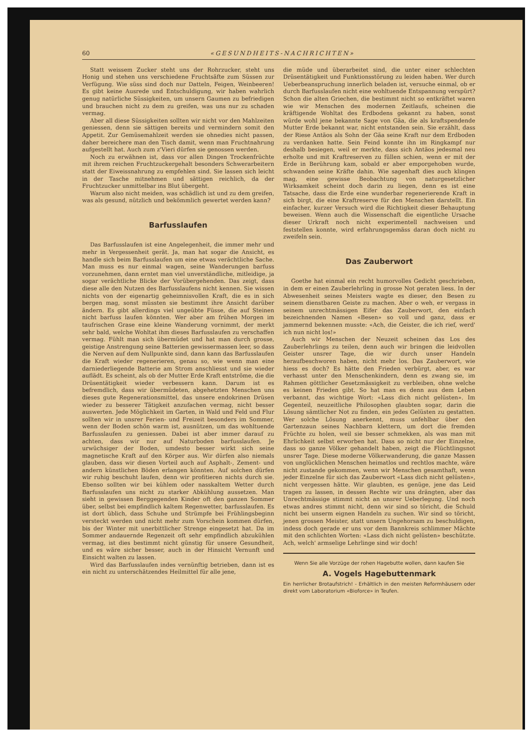60 «GESUNDHEITS-NACHRICHTEN»
Statt weissem Zucker steht uns der Rohrzucker, steht uns Honig und stehen uns verschiedene Fruchtsäfte zum Süssen zur Verfügung. Wie süss sind doch nur Datteln, Feigen, Weinbeeren! Es gibt keine Ausrede und Entschuldigung, wir haben wahrlich genug natürliche Süssigkeiten, um unsern Gaumen zu befriedigen und brauchen nicht zu dem zu greifen, was uns nur zu schaden vermag.
Aber all diese Süssigkeiten sollten wir nicht vor den Mahlzeiten geniessen, denn sie sättigen bereits und vermindern somit den Appetit. Zur Gemüsemahlzeit werden sie ohnedies nicht passen, daher bereichere man den Tisch damit, wenn man Fruchtnahrung aufgestellt hat. Auch zum z'Vieri dürfen sie genossen werden.
Noch zu erwähnen ist, dass vor allen Dingen Trockenfrüchte mit ihrem reichen Fruchtzuckergehalt besonders Schwerarbeitern statt der Eiweissnahrung zu empfehlen sind. Sie lassen sich leicht in der Tasche mitnehmen und sättigen reichlich, da der Fruchtzucker unmittelbar ins Blut übergeht.
Warum also nicht meiden, was schädlich ist und zu dem greifen, was als gesund, nützlich und bekömmlich gewertet werden kann?
Barfusslaufen
Das Barfusslaufen ist eine Angelegenheit, die immer mehr und mehr in Vergessenheit gerät. Ja, man hat sogar die Ansicht, es handle sich beim Barfusslaufen um eine etwas verächtliche Sache. Man muss es nur einmal wagen, seine Wanderungen barfuss vorzunehmen, dann erntet man viel unverständliche, mitleidige, ja sogar verächtliche Blicke der Vorübergehenden. Das zeigt, dass diese alle den Nutzen des Barfusslaufens nicht kennen. Sie wissen nichts von der eigenartig geheimnisvollen Kraft, die es in sich bergen mag, sonst müssten sie bestimmt ihre Ansicht darüber ändern. Es gibt allerdings viel ungeübte Füsse, die auf Steinen nicht barfuss laufen könnten. Wer aber am frühen Morgen im taufrischen Grase eine kleine Wanderung vornimmt, der merkt sehr bald, welche Wohltat ihm dieses Barfusslaufen zu verschaffen vermag. Fühlt man sich übermüdet und hat man durch grosse, geistige Anstrengung seine Batterien gewissermassen leer, so dass die Nerven auf dem Nullpunkte sind, dann kann das Barfusslaufen die Kraft wieder regenerieren, genau so, wie wenn man eine darniederliegende Batterie am Strom anschliesst und sie wieder auflädt. Es scheint, als ob der Mutter Erde Kraft entströme, die die Drüsentätigkeit wieder verbessern kann. Darum ist es befremdlich, dass wir übermüdeten, abgehetzten Menschen uns dieses gute Regenerationsmittel, das unsere endokrinen Drüsen wieder zu besserer Tätigkeit anzufachen vermag, nicht besser auswerten. Jede Möglichkeit im Garten, in Wald und Feld und Flur sollten wir in unsrer Ferien- und Freizeit besonders im Sommer, wenn der Boden schön warm ist, ausnützen, um das wohltuende Barfusslaufen zu geniessen. Dabei ist aber immer darauf zu achten, dass wir nur auf Naturboden barfusslaufen. Je urwüchsiger der Boden, umdesto besser wirkt sich seine magnetische Kraft auf den Körper aus. Wir dürfen also niemals glauben, dass wir diesen Vorteil auch auf Asphalt-, Zement- und andern künstlichen Böden erlangen könnten. Auf solchen dürfen wir ruhig beschuht laufen, denn wir profitieren nichts durch sie. Ebenso sollten wir bei kühlem oder nasskaltem Wetter durch Barfusslaufen uns nicht zu starker Abkühlung aussetzen. Man sieht in gewissen Berggegenden Kinder oft den ganzen Sommer über, selbst bei empfindlich kaltem Regenwetter, barfusslaufen. Es ist dort üblich, dass Schuhe und Strümpfe bei Frühlingsbeginn versteckt werden und nicht mehr zum Vorschein kommen dürfen, bis der Winter mit unerbittlicher Strenge eingesetzt hat. Da im Sommer andauernde Regenzeit oft sehr empfindlich abzukühlen vermag, ist dies bestimmt nicht günstig für unsere Gesundheit, und es wäre sicher besser, auch in der Hinsicht Vernunft und Einsicht walten zu lassen.
Wird das Barfusslaufen indes vernünftig betrieben, dann ist es ein nicht zu unterschätzendes Heilmittel für alle jene,
die müde und überarbeitet sind, die unter einer schlechten Drüsentätigkeit und Funktionsstörung zu leiden haben. Wer durch Ueberbeanspruchung innerlich beladen ist, versuche einmal, ob er durch Barfusslaufen nicht eine wohltuende Entspannung verspürt? Schon die alten Griechen, die bestimmt nicht so entkräftet waren wie wir Menschen des modernen Zeitlaufs, scheinen die kräftigende Wohltat des Erdbodens gekannt zu haben, sonst würde wohl jene bekannte Sage von Gäa, die als kraftspendende Mutter Erde bekannt war, nicht entstanden sein. Sie erzählt, dass der Riese Antäos als Sohn der Gäa seine Kraft nur dem Erdboden zu verdanken hatte. Sein Feind konnte ihn im Ringkampf nur deshalb besiegen, weil er merkte, dass sich Antäos jedesmal neu erholte und mit Kraftreserven zu füllen schien, wenn er mit der Erde in Berührung kam, sobald er aber emporgehoben wurde, schwanden seine Kräfte dahin. Wie sagenhaft dies auch klingen mag, eine gewisse Beobachtung von naturgesetzlicher Wirksamkeit scheint doch darin zu liegen, denn es ist eine Tatsache, dass die Erde eine wunderbar regenerierende Kraft in sich birgt, die eine Kraftreserve für den Menschen darstellt. Ein einfacher, kurzer Versuch wird die Richtigkeit dieser Behauptung beweisen. Wenn auch die Wissenschaft die eigentliche Ursache dieser Urkraft noch nicht experimentell nachweisen und feststellen konnte, wird erfahrungsgemäss daran doch nicht zu zweifeln sein.
Das Zauberwort
Goethe hat einmal ein recht humorvolles Gedicht geschrieben, in dem er einen Zauberlehrling in grosse Not geraten liess. In der Abwesenheit seines Meisters wagte es dieser, den Besen zu seinem dienstbaren Geiste zu machen. Aber o weh, er vergass in seinem unrechtmässigen Eifer das Zauberwort, den einfach bezeichnenden Namen «Besen» so voll und ganz, dass er jammernd bekennen musste: «Ach, die Geister, die ich rief, werd' ich nun nicht los!»
Auch wir Menschen der Neuzeit scheinen das Los des Zauberlehrlings zu teilen, denn auch wir bringen die leidvollen Geister unsrer Tage, die wir durch unser Handeln heraufbeschworen haben, nicht mehr los. Das Zauberwort, wie hiess es doch? Es hätte den Frieden verbürgt, aber, es war verhasst unter den Menschenkindern, denn es zwang sie, im Rahmen göttlicher Gesetzmässigkeit zu verbleiben, ohne welche es keinen Frieden gibt. So hat man es denn aus dem Leben verbannt, das wichtige Wort: «Lass dich nicht gelüsten». Im Gegenteil, neuzeitliche Philosophen glaubten sogar, darin die Lösung sämtlicher Not zu finden, ein jedes Gelüsten zu gestatten. Wer solche Lösung anerkennt, muss unfehlbar über den Gartenzaun seines Nachbarn klettern, um dort die fremden Früchte zu holen, weil sie besser schmekken, als was man mit Ehrlichkeit selbst erworben hat. Dass so nicht nur der Einzelne, dass so ganze Völker gehandelt haben, zeigt die Flüchtlingsnot unsrer Tage. Diese moderne Völkerwanderung, die ganze Massen von unglücklichen Menschen heimatlos und rechtlos machte, wäre nicht zustande gekommen, wenn wir Menschen gesamthaft, wenn jeder Einzelne für sich das Zauberwort «Lass dich nicht gelüsten», nicht vergessen hätte. Wir glaubten, es genüge, jene das Leid tragen zu lassen, in dessen Rechte wir uns drängten, aber das Unrechtmässige stimmt nicht an unsrer Ueberlegung. Und noch etwas andres stimmt nicht, denn wir sind so töricht, die Schuld nicht bei unserm eignen Handeln zu suchen. Wir sind so töricht, jenen grossen Meister, statt unsern Ungehorsam zu beschuldigen, indess doch gerade er uns vor dem Bannkreis schlimmer Mächte mit den schlichten Worten: «Lass dich nicht gelüsten» beschützte. Ach, welch' armselige Lehrlinge sind wir doch!
Wenn Sie alle Vorzüge der rohen Hagebutte wollen, dann kaufen Sie
A. Vogels Hagebuttenmark
Ein herrlicher Brotaufstrich! - Erhältlich in den meisten Reformhäusern oder direkt vom Laboratorium «Bioforce» in Teufen.